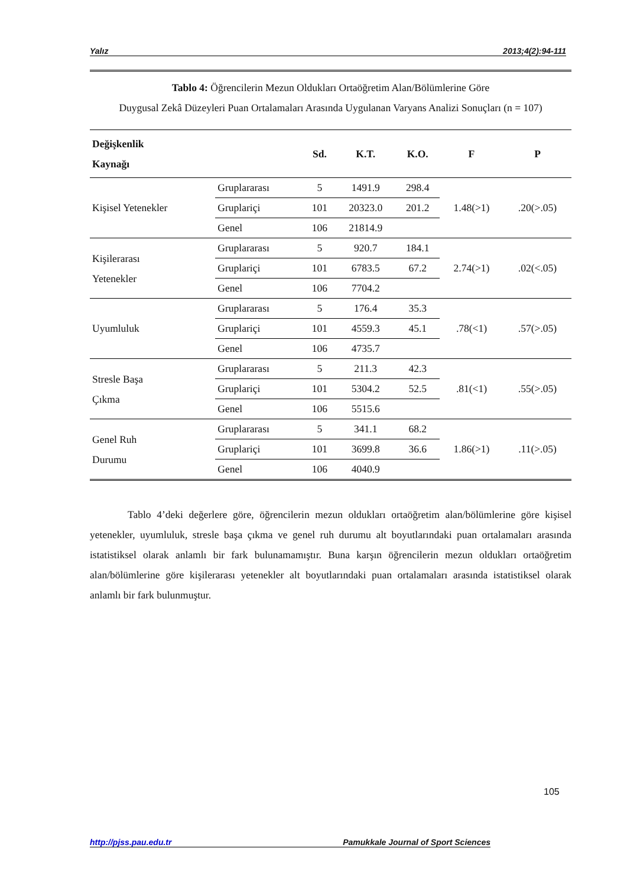Yalız 2013;4(2):94-111
Tablo 4: Öğrencilerin Mezun Oldukları Ortaöğretim Alan/Bölümlerine Göre
Duygusal Zekâ Düzeyleri Puan Ortalamaları Arasında Uygulanan Varyans Analizi Sonuçları (n = 107)
| Değişkenlik Kaynağı | | Sd. | K.T. | K.O. | F | P |
| --- | --- | --- | --- | --- | --- | --- |
| Kişisel Yetenekler | Gruplararası | 5 | 1491.9 | 298.4 | 1.48(>1) | .20(>.05) |
| | Gruplariçi | 101 | 20323.0 | 201.2 | | |
| | Genel | 106 | 21814.9 | | | |
| Kişilerarası Yetenekler | Gruplararası | 5 | 920.7 | 184.1 | 2.74(>1) | .02(<.05) |
| | Gruplariçi | 101 | 6783.5 | 67.2 | | |
| | Genel | 106 | 7704.2 | | | |
| Uyumluluk | Gruplararası | 5 | 176.4 | 35.3 | .78(<1) | .57(>.05) |
| | Gruplariçi | 101 | 4559.3 | 45.1 | | |
| | Genel | 106 | 4735.7 | | | |
| Stresle Başa Çıkma | Gruplararası | 5 | 211.3 | 42.3 | .81(<1) | .55(>.05) |
| | Gruplariçi | 101 | 5304.2 | 52.5 | | |
| | Genel | 106 | 5515.6 | | | |
| Genel Ruh Durumu | Gruplararası | 5 | 341.1 | 68.2 | 1.86(>1) | .11(>.05) |
| | Gruplariçi | 101 | 3699.8 | 36.6 | | |
| | Genel | 106 | 4040.9 | | | |
Tablo 4’deki değerlere göre, öğrencilerin mezun oldukları ortaöğretim alan/bölümlerine göre kişisel yetenekler, uyumluluk, stresle başa çıkma ve genel ruh durumu alt boyutlarındaki puan ortalamaları arasında istatistiksel olarak anlamlı bir fark bulunamamıştır. Buna karşın öğrencilerin mezun oldukları ortaöğretim alan/bölümlerine göre kişilerarası yetenekler alt boyutlarındaki puan ortalamaları arasında istatistiksel olarak anlamlı bir fark bulunmuştur.
105
http://pjss.pau.edu.tr Pamukkale Journal of Sport Sciences